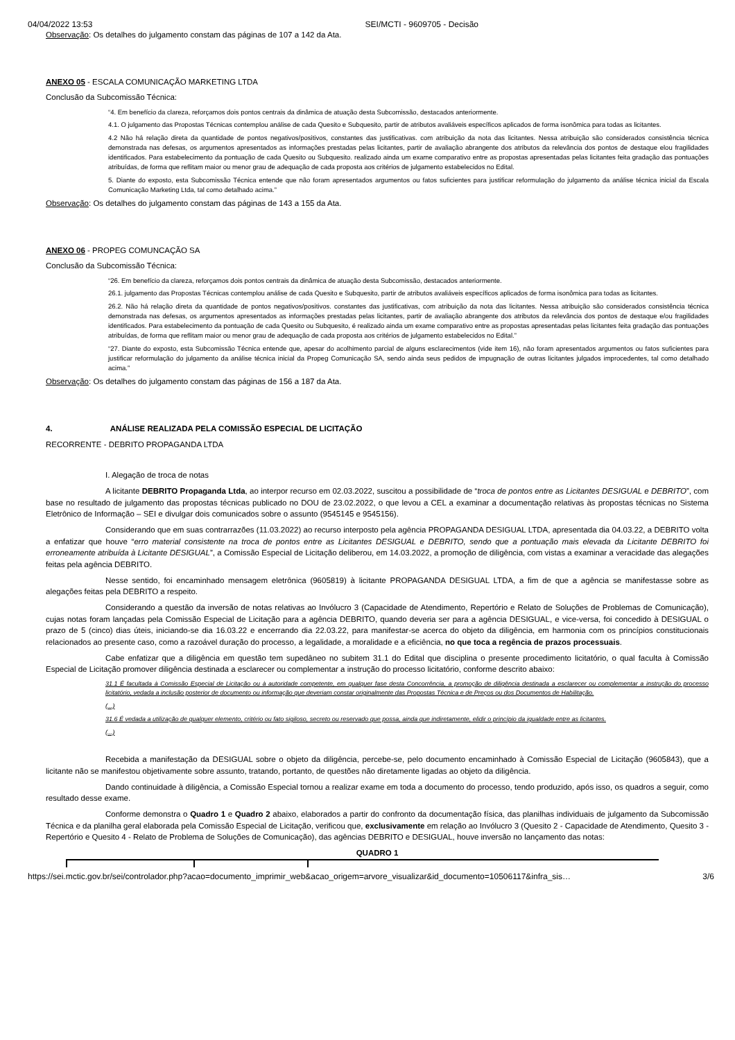04/04/2022 13:53 SEI/MCTI - 9609705 - Decisão
Observação: Os detalhes do julgamento constam das páginas de 107 a 142 da Ata.
ANEXO 05 - ESCALA COMUNICAÇÃO MARKETING LTDA
Conclusão da Subcomissão Técnica:
“4. Em benefício da clareza, reforçamos dois pontos centrais da dinâmica de atuação desta Subcomissão, destacados anteriormente.
4.1. O julgamento das Propostas Técnicas contemplou análise de cada Quesito e Subquesito, partir de atributos avaliáveis específicos aplicados de forma isonômica para todas as licitantes.
4.2 Não há relação direta da quantidade de pontos negativos/positivos, constantes das justificativas. com atribuição da nota das licitantes. Nessa atribuição são considerados consistência técnica demonstrada nas defesas, os argumentos apresentados as informações prestadas pelas licitantes, partir de avaliação abrangente dos atributos da relevância dos pontos de destaque elou fragilidades identificados. Para estabelecimento da pontuação de cada Quesito ou Subquesito. realizado ainda um exame comparativo entre as propostas apresentadas pelas licitantes feita gradação das pontuações atribuídas, de forma que reflitam maior ou menor grau de adequação de cada proposta aos critérios de julgamento estabelecidos no Edital.
5. Diante do exposto, esta Subcomissão Técnica entende que não foram apresentados argumentos ou fatos suficientes para justificar reformulação do julgamento da análise técnica inicial da Escala Comunicação Marketing Ltda, tal como detalhado acima.”
Observação: Os detalhes do julgamento constam das páginas de 143 a 155 da Ata.
ANEXO 06 - PROPEG COMUNCAÇÃO SA
Conclusão da Subcomissão Técnica:
“26. Em benefício da clareza, reforçamos dois pontos centrais da dinâmica de atuação desta Subcomissão, destacados anteriormente.
26.1. julgamento das Propostas Técnicas contemplou análise de cada Quesito e Subquesito, partir de atributos avaliáveis específicos aplicados de forma isonômica para todas as licitantes.
26.2. Não há relação direta da quantidade de pontos negativos/positivos. constantes das justificativas, com atribuição da nota das licitantes. Nessa atribuição são considerados consistência técnica demonstrada nas defesas, os argumentos apresentados as informações prestadas pelas licitantes, partir de avaliação abrangente dos atributos da relevância dos pontos de destaque e/ou fragilidades identificados. Para estabelecimento da pontuação de cada Quesito ou Subquesito, é realizado ainda um exame comparativo entre as propostas apresentadas pelas licitantes feita gradação das pontuações atribuídas, de forma que reflitam maior ou menor grau de adequação de cada proposta aos critérios de julgamento estabelecidos no Edital.”
“27. Diante do exposto, esta Subcomissão Técnica entende que, apesar do acolhimento parcial de alguns esclarecimentos (vide item 16), não foram apresentados argumentos ou fatos suficientes para justificar reformulação do julgamento da análise técnica inicial da Propeg Comunicação SA, sendo ainda seus pedidos de impugnação de outras licitantes julgados improcedentes, tal como detalhado acima.”
Observação: Os detalhes do julgamento constam das páginas de 156 a 187 da Ata.
4. ANÁLISE REALIZADA PELA COMISSÃO ESPECIAL DE LICITAÇÃO
RECORRENTE - DEBRITO PROPAGANDA LTDA
I. Alegação de troca de notas
A licitante DEBRITO Propaganda Ltda, ao interpor recurso em 02.03.2022, suscitou a possibilidade de “troca de pontos entre as Licitantes DESIGUAL e DEBRITO”, com base no resultado de julgamento das propostas técnicas publicado no DOU de 23.02.2022, o que levou a CEL a examinar a documentação relativas às propostas técnicas no Sistema Eletrônico de Informação – SEI e divulgar dois comunicados sobre o assunto (9545145 e 9545156).
Considerando que em suas contrarrazões (11.03.2022) ao recurso interposto pela agência PROPAGANDA DESIGUAL LTDA, apresentada dia 04.03.22, a DEBRITO volta a enfatizar que houve “erro material consistente na troca de pontos entre as Licitantes DESIGUAL e DEBRITO, sendo que a pontuação mais elevada da Licitante DEBRITO foi erroneamente atribuída à Licitante DESIGUAL”, a Comissão Especial de Licitação deliberou, em 14.03.2022, a promoção de diligência, com vistas a examinar a veracidade das alegações feitas pela agência DEBRITO.
Nesse sentido, foi encaminhado mensagem eletrônica (9605819) à licitante PROPAGANDA DESIGUAL LTDA, a fim de que a agência se manifestasse sobre as alegações feitas pela DEBRITO a respeito.
Considerando a questão da inversão de notas relativas ao Invólucro 3 (Capacidade de Atendimento, Repertório e Relato de Soluções de Problemas de Comunicação), cujas notas foram lançadas pela Comissão Especial de Licitação para a agência DEBRITO, quando deveria ser para a agência DESIGUAL, e vice-versa, foi concedido à DESIGUAL o prazo de 5 (cinco) dias úteis, iniciando-se dia 16.03.22 e encerrando dia 22.03.22, para manifestar-se acerca do objeto da diligência, em harmonia com os princípios constitucionais relacionados ao presente caso, como a razoável duração do processo, a legalidade, a moralidade e a eficiência, no que toca a regência de prazos processuais.
Cabe enfatizar que a diligência em questão tem supedâneo no subitem 31.1 do Edital que disciplina o presente procedimento licitatório, o qual faculta à Comissão Especial de Licitação promover diligência destinada a esclarecer ou complementar a instrução do processo licitatório, conforme descrito abaixo:
31.1 É facultada à Comissão Especial de Licitação ou à autoridade competente, em qualquer fase desta Concorrência, a promoção de diligência destinada a esclarecer ou complementar a instrução do processo licitatório, vedada a inclusão posterior de documento ou informação que deveriam constar originalmente das Propostas Técnica e de Preços ou dos Documentos de Habilitação.
(...)
31.6 É vedada a utilização de qualquer elemento, critério ou fato sigiloso, secreto ou reservado que possa, ainda que indiretamente, elidir o princípio da igualdade entre as licitantes.
(...)
Recebida a manifestação da DESIGUAL sobre o objeto da diligência, percebe-se, pelo documento encaminhado à Comissão Especial de Licitação (9605843), que a licitante não se manifestou objetivamente sobre assunto, tratando, portanto, de questões não diretamente ligadas ao objeto da diligência.
Dando continuidade à diligência, a Comissão Especial tornou a realizar exame em toda a documento do processo, tendo produzido, após isso, os quadros a seguir, como resultado desse exame.
Conforme demonstra o Quadro 1 e Quadro 2 abaixo, elaborados a partir do confronto da documentação física, das planilhas individuais de julgamento da Subcomissão Técnica e da planilha geral elaborada pela Comissão Especial de Licitação, verificou que, exclusivamente em relação ao Invólucro 3 (Quesito 2 - Capacidade de Atendimento, Quesito 3 - Repertório e Quesito 4 - Relato de Problema de Soluções de Comunicação), das agências DEBRITO e DESIGUAL, houve inversão no lançamento das notas:
QUADRO 1
https://sei.mctic.gov.br/sei/controlador.php?acao=documento_imprimir_web&acao_origem=arvore_visualizar&id_documento=10506117&infra_sis… 3/6